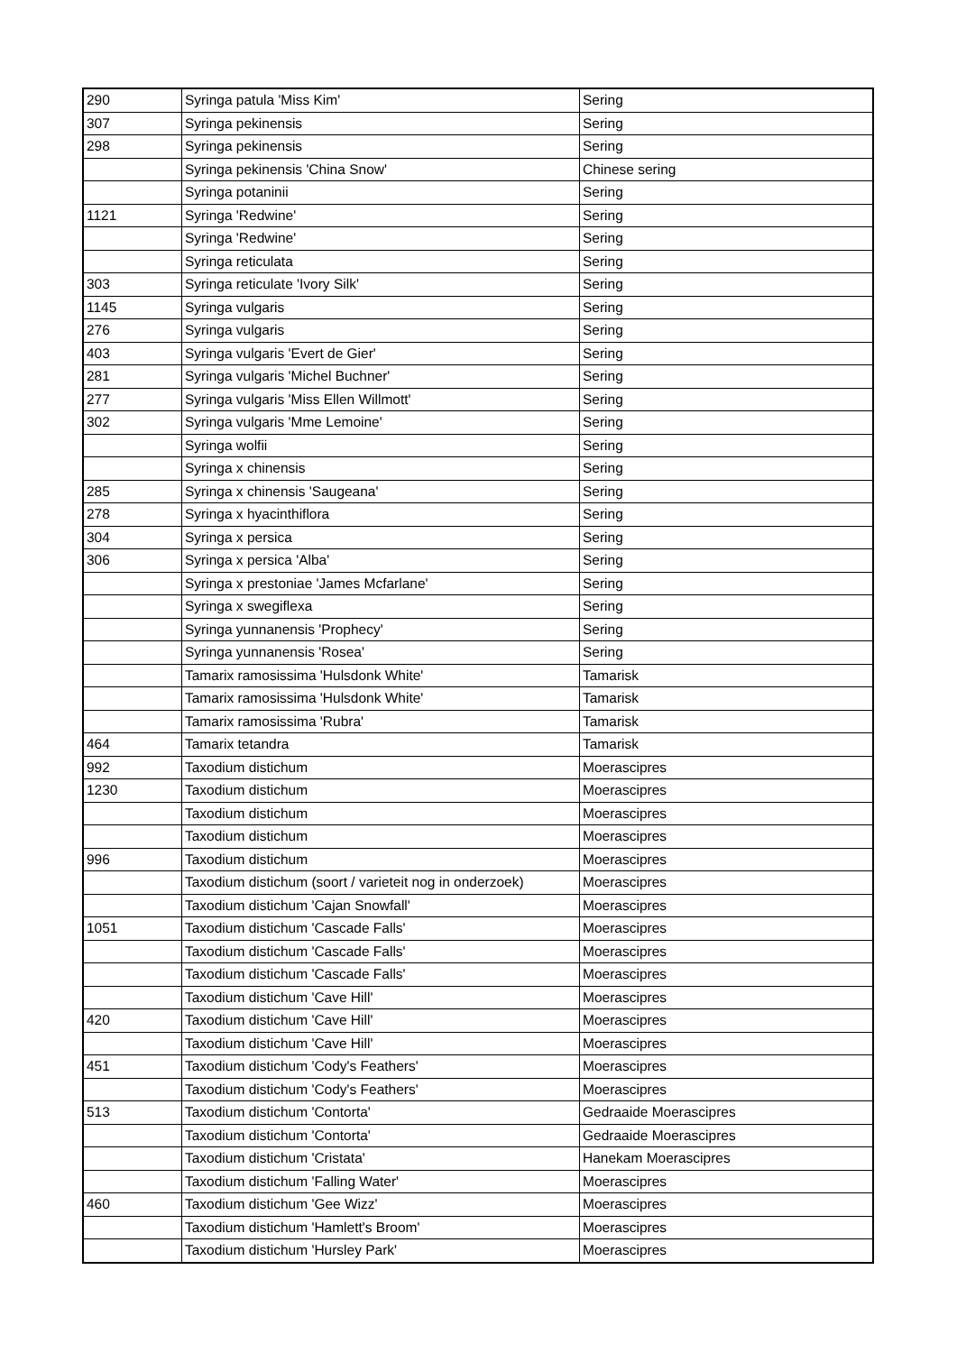| 290 | Syringa patula 'Miss Kim' | Sering |
| 307 | Syringa pekinensis | Sering |
| 298 | Syringa pekinensis | Sering |
| | Syringa pekinensis 'China Snow' | Chinese sering |
| | Syringa potaninii | Sering |
| 1121 | Syringa 'Redwine' | Sering |
| | Syringa 'Redwine' | Sering |
| | Syringa reticulata | Sering |
| 303 | Syringa reticulate 'Ivory Silk' | Sering |
| 1145 | Syringa vulgaris | Sering |
| 276 | Syringa vulgaris | Sering |
| 403 | Syringa vulgaris 'Evert de Gier' | Sering |
| 281 | Syringa vulgaris 'Michel Buchner' | Sering |
| 277 | Syringa vulgaris 'Miss Ellen Willmott' | Sering |
| 302 | Syringa vulgaris 'Mme Lemoine' | Sering |
| | Syringa wolfii | Sering |
| | Syringa x chinensis | Sering |
| 285 | Syringa x chinensis 'Saugeana' | Sering |
| 278 | Syringa x hyacinthiflora | Sering |
| 304 | Syringa x persica | Sering |
| 306 | Syringa x persica 'Alba' | Sering |
| | Syringa x prestoniae 'James Mcfarlane' | Sering |
| | Syringa x swegiflexa | Sering |
| | Syringa yunnanensis 'Prophecy' | Sering |
| | Syringa yunnanensis 'Rosea' | Sering |
| | Tamarix ramosissima 'Hulsdonk White' | Tamarisk |
| | Tamarix ramosissima 'Hulsdonk White' | Tamarisk |
| | Tamarix ramosissima 'Rubra' | Tamarisk |
| 464 | Tamarix tetandra | Tamarisk |
| 992 | Taxodium distichum | Moerascipres |
| 1230 | Taxodium distichum | Moerascipres |
| | Taxodium distichum | Moerascipres |
| | Taxodium distichum | Moerascipres |
| 996 | Taxodium distichum | Moerascipres |
| | Taxodium distichum (soort / varieteit nog in onderzoek) | Moerascipres |
| | Taxodium distichum 'Cajan Snowfall' | Moerascipres |
| 1051 | Taxodium distichum 'Cascade Falls' | Moerascipres |
| | Taxodium distichum 'Cascade Falls' | Moerascipres |
| | Taxodium distichum 'Cascade Falls' | Moerascipres |
| | Taxodium distichum 'Cave Hill' | Moerascipres |
| 420 | Taxodium distichum 'Cave Hill' | Moerascipres |
| | Taxodium distichum 'Cave Hill' | Moerascipres |
| 451 | Taxodium distichum 'Cody's Feathers' | Moerascipres |
| | Taxodium distichum 'Cody's Feathers' | Moerascipres |
| 513 | Taxodium distichum 'Contorta' | Gedraaide Moerascipres |
| | Taxodium distichum 'Contorta' | Gedraaide Moerascipres |
| | Taxodium distichum 'Cristata' | Hanekam Moerascipres |
| | Taxodium distichum 'Falling Water' | Moerascipres |
| 460 | Taxodium distichum 'Gee Wizz' | Moerascipres |
| | Taxodium distichum 'Hamlett's Broom' | Moerascipres |
| | Taxodium distichum 'Hursley Park' | Moerascipres |